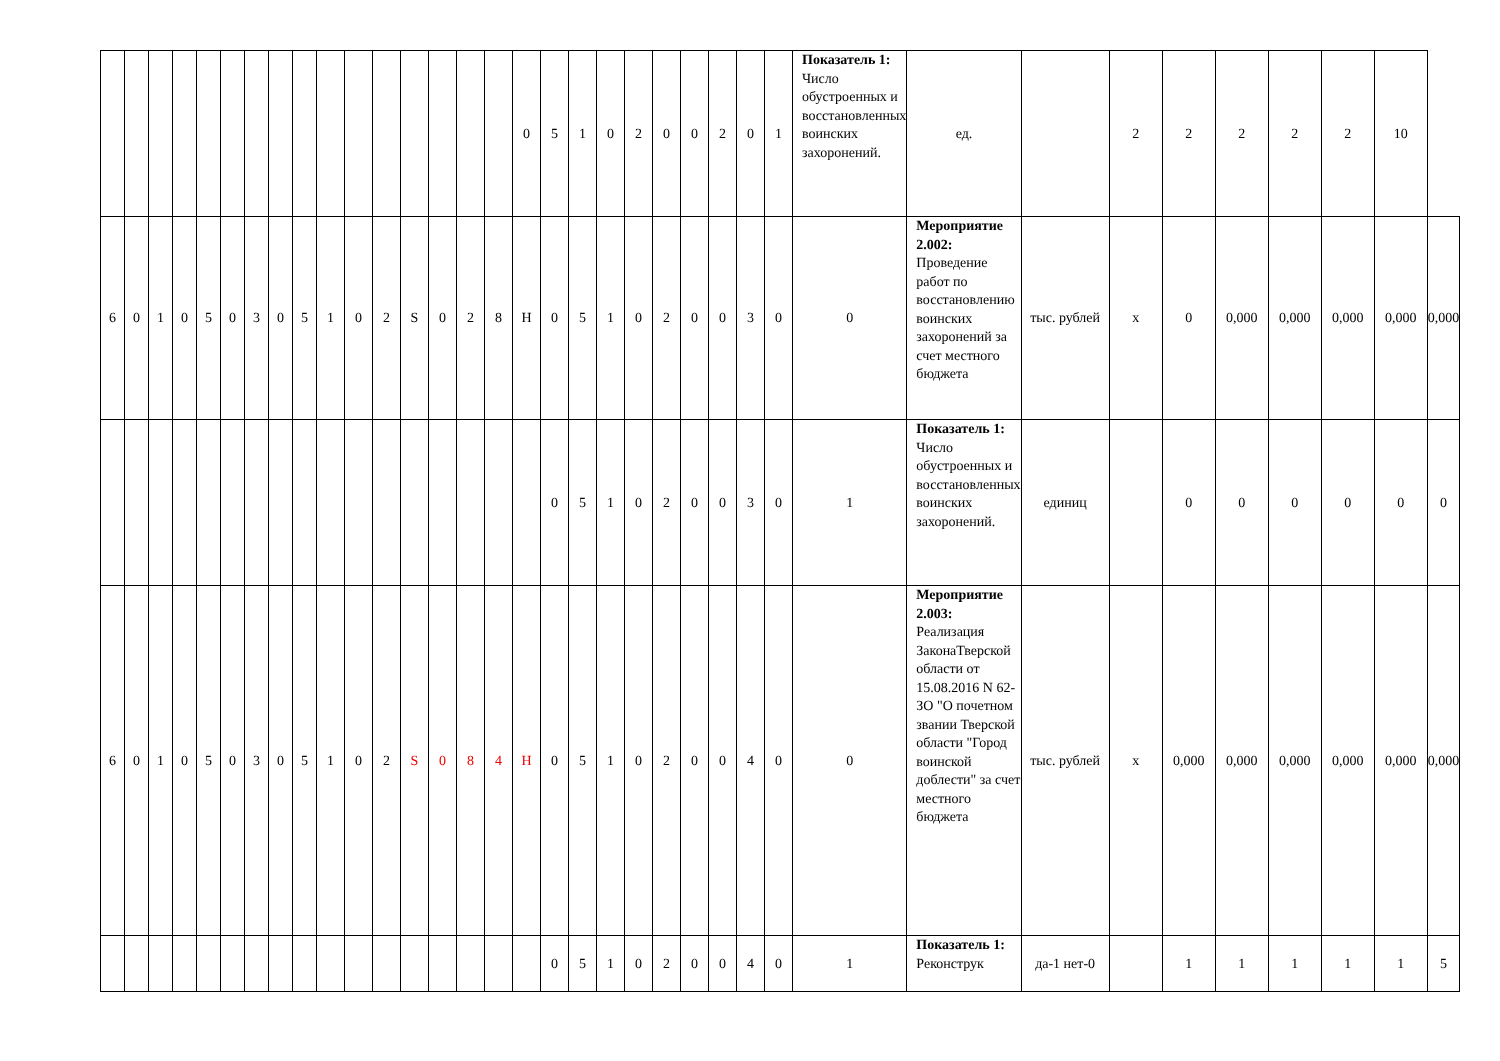| | | | | | | | | | | | | | | | | 0 | 5 | 1 | 0 | 2 | 0 | 0 | 2 | 0 | 1 | Показатель 1: Число обустроенных и восстановленных воинских захоронений. | ед. | | 2 | 2 | 2 | 2 | 2 | 10 | |
| 6 | 0 | 1 | 0 | 5 | 0 | 3 | 0 | 5 | 1 | 0 | 2 | S | 0 | 2 | 8 | Н | 0 | 5 | 1 | 0 | 2 | 0 | 0 | 3 | 0 | 0 | Мероприятие 2.002: Проведение работ по восстановлению воинских захоронений за счет местного бюджета | тыс. рублей | х | 0 | 0,000 | 0,000 | 0,000 | 0,000 | 0,000 |
| | | | | | | | | | | | | | | | | | 0 | 5 | 1 | 0 | 2 | 0 | 0 | 3 | 0 | 1 | Показатель 1: Число обустроенных и восстановленных воинских захоронений. | единиц | | 0 | 0 | 0 | 0 | 0 | 0 |
| 6 | 0 | 1 | 0 | 5 | 0 | 3 | 0 | 5 | 1 | 0 | 2 | S | 0 | 8 | 4 | Н | 0 | 5 | 1 | 0 | 2 | 0 | 0 | 4 | 0 | 0 | Мероприятие 2.003: Реализация ЗаконаТверской области от 15.08.2016 N 62-ЗО "О почетном звании Тверской области "Город воинской доблести" за счет местного бюджета | тыс. рублей | х | 0,000 | 0,000 | 0,000 | 0,000 | 0,000 | 0,000 |
| | | | | | | | | | | | | | | | | | 0 | 5 | 1 | 0 | 2 | 0 | 0 | 4 | 0 | 1 | Показатель 1: Реконструк | да-1 нет-0 | | 1 | 1 | 1 | 1 | 1 | 5 |